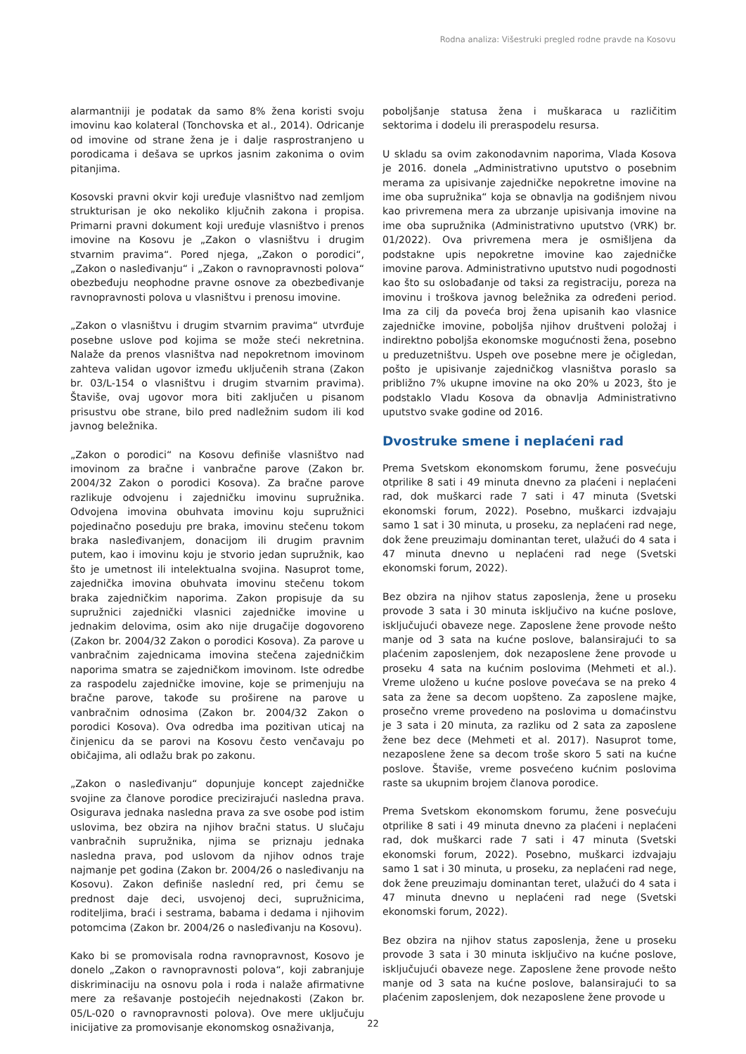Rodna analiza: Višestruki pregled rodne pravde na Kosovu
alarmantniji je podatak da samo 8% žena koristi svoju imovinu kao kolateral (Tonchovska et al., 2014). Odricanje od imovine od strane žena je i dalje rasprostranjeno u porodicama i dešava se uprkos jasnim zakonima o ovim pitanjima.
Kosovski pravni okvir koji uređuje vlasništvo nad zemljom strukturisan je oko nekoliko ključnih zakona i propisa. Primarni pravni dokument koji uređuje vlasništvo i prenos imovine na Kosovu je „Zakon o vlasništvu i drugim stvarnim pravima“. Pored njega, „Zakon o porodici“, „Zakon o nasleđivanju“ i „Zakon o ravnopravnosti polova“ obezbeđuju neophodne pravne osnove za obezbeđivanje ravnopravnosti polova u vlasništvu i prenosu imovine.
„Zakon o vlasništvu i drugim stvarnim pravima“ utvrđuje posebne uslove pod kojima se može steći nekretnina. Nalaže da prenos vlasništva nad nepokretnom imovinom zahteva validan ugovor između uključenih strana (Zakon br. 03/L-154 o vlasništvu i drugim stvarnim pravima). Štaviše, ovaj ugovor mora biti zaključen u pisanom prisustvu obe strane, bilo pred nadležnim sudom ili kod javnog beležnika.
„Zakon o porodici“ na Kosovu definiše vlasništvo nad imovinom za bračne i vanbračne parove (Zakon br. 2004/32 Zakon o porodici Kosova). Za bračne parove razlikuje odvojenu i zajedničku imovinu supružnika. Odvojena imovina obuhvata imovinu koju supružnici pojedinačno poseduju pre braka, imovinu stečenu tokom braka nasleđivanjem, donacijom ili drugim pravnim putem, kao i imovinu koju je stvorio jedan supružnik, kao što je umetnost ili intelektualna svojina. Nasuprot tome, zajednička imovina obuhvata imovinu stečenu tokom braka zajedničkim naporima. Zakon propisuje da su supružnici zajednički vlasnici zajedničke imovine u jednakim delovima, osim ako nije drugačije dogovoreno (Zakon br. 2004/32 Zakon o porodici Kosova). Za parove u vanbračnim zajednicama imovina stečena zajedničkim naporima smatra se zajedničkom imovinom. Iste odredbe za raspodelu zajedničke imovine, koje se primenjuju na bračne parove, takođe su proširene na parove u vanbračnim odnosima (Zakon br. 2004/32 Zakon o porodici Kosova). Ova odredba ima pozitivan uticaj na činjenicu da se parovi na Kosovu često venčavaju po običajima, ali odlažu brak po zakonu.
„Zakon o nasleđivanju“ dopunjuje koncept zajedničke svojine za članove porodice precizirajući nasledna prava. Osigurava jednaka nasledna prava za sve osobe pod istim uslovima, bez obzira na njihov bračni status. U slučaju vanbračnih supružnika, njima se priznaju jednaka nasledna prava, pod uslovom da njihov odnos traje najmanje pet godina (Zakon br. 2004/26 o nasleđivanju na Kosovu). Zakon definiše naslední red, pri čemu se prednost daje deci, usvojenoj deci, supružnicima, roditeljima, braći i sestrama, babama i dedama i njihovim potomcima (Zakon br. 2004/26 o nasleđivanju na Kosovu).
Kako bi se promovisala rodna ravnopravnost, Kosovo je donelo „Zakon o ravnopravnosti polova“, koji zabranjuje diskriminaciju na osnovu pola i roda i nalaže afirmativne mere za rešavanje postojećih nejednakosti (Zakon br. 05/L-020 o ravnopravnosti polova). Ove mere uključuju inicijative za promovisanje ekonomskog osnaživanja,
poboljšanje statusa žena i muškaraca u različitim sektorima i dodelu ili preraspodelu resursa.
U skladu sa ovim zakonodavnim naporima, Vlada Kosova je 2016. donela „Administrativno uputstvo o posebnim merama za upisivanje zajedničke nepokretne imovine na ime oba supružnika“ koja se obnavlja na godišnjem nivou kao privremena mera za ubrzanje upisivanja imovine na ime oba supružnika (Administrativno uputstvo (VRK) br. 01/2022). Ova privremena mera je osmišljena da podstakne upis nepokretne imovine kao zajedničke imovine parova. Administrativno uputstvo nudi pogodnosti kao što su oslobađanje od taksi za registraciju, poreza na imovinu i troškova javnog beležnika za određeni period. Ima za cilj da poveća broj žena upisanih kao vlasnice zajedničke imovine, poboljša njihov društveni položaj i indirektno poboljša ekonomske mogućnosti žena, posebno u preduzetništvu. Uspeh ove posebne mere je očigledan, pošto je upisivanje zajedničkog vlasništva poraslo sa približno 7% ukupne imovine na oko 20% u 2023, što je podstaklo Vladu Kosova da obnavlja Administrativno uputstvo svake godine od 2016.
Dvostruke smene i neplaćeni rad
Prema Svetskom ekonomskom forumu, žene posvećuju otprilike 8 sati i 49 minuta dnevno za plaćeni i neplaćeni rad, dok muškarci rade 7 sati i 47 minuta (Svetski ekonomski forum, 2022). Posebno, muškarci izdvajaju samo 1 sat i 30 minuta, u proseku, za neplaćeni rad nege, dok žene preuzimaju dominantan teret, ulažući do 4 sata i 47 minuta dnevno u neplaćeni rad nege (Svetski ekonomski forum, 2022).
Bez obzira na njihov status zaposlenja, žene u proseku provode 3 sata i 30 minuta isključivo na kućne poslove, isključujući obaveze nege. Zaposlene žene provode nešto manje od 3 sata na kućne poslove, balansirajući to sa plaćenim zaposlenjem, dok nezaposlene žene provode u proseku 4 sata na kućnim poslovima (Mehmeti et al.). Vreme uloženo u kućne poslove povećava se na preko 4 sata za žene sa decom uopšteno. Za zaposlene majke, prosečno vreme provedeno na poslovima u domaćinstvu je 3 sata i 20 minuta, za razliku od 2 sata za zaposlene žene bez dece (Mehmeti et al. 2017). Nasuprot tome, nezaposlene žene sa decom troše skoro 5 sati na kućne poslove. Štaviše, vreme posvećeno kućnim poslovima raste sa ukupnim brojem članova porodice.
Prema Svetskom ekonomskom forumu, žene posvećuju otprilike 8 sati i 49 minuta dnevno za plaćeni i neplaćeni rad, dok muškarci rade 7 sati i 47 minuta (Svetski ekonomski forum, 2022). Posebno, muškarci izdvajaju samo 1 sat i 30 minuta, u proseku, za neplaćeni rad nege, dok žene preuzimaju dominantan teret, ulažući do 4 sata i 47 minuta dnevno u neplaćeni rad nege (Svetski ekonomski forum, 2022).
Bez obzira na njihov status zaposlenja, žene u proseku provode 3 sata i 30 minuta isključivo na kućne poslove, isključujući obaveze nege. Zaposlene žene provode nešto manje od 3 sata na kućne poslove, balansirajući to sa plaćenim zaposlenjem, dok nezaposlene žene provode u
22